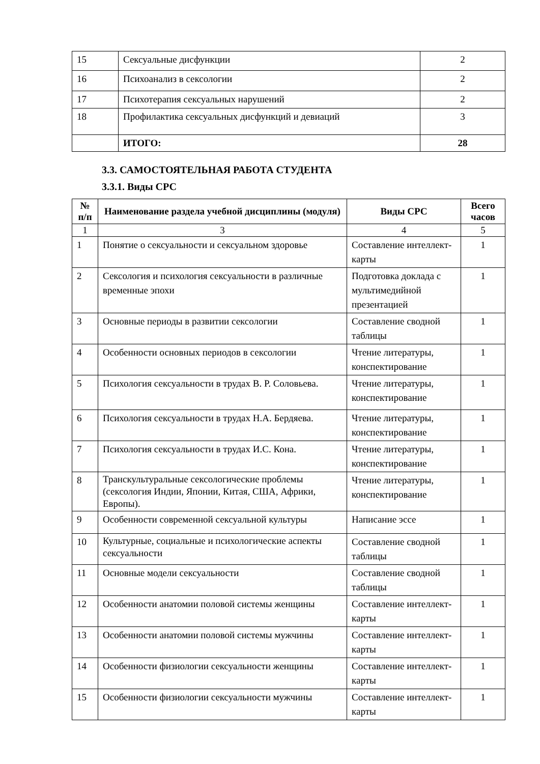| 15 | Сексуальные дисфункции | 2 |
| 16 | Психоанализ в сексологии | 2 |
| 17 | Психотерапия сексуальных нарушений | 2 |
| 18 | Профилактика сексуальных дисфункций и девиаций | 3 |
| | ИТОГО: | 28 |
3.3. САМОСТОЯТЕЛЬНАЯ РАБОТА СТУДЕНТА
3.3.1. Виды СРС
| № п/п | Наименование раздела учебной дисциплины (модуля) | Виды СРС | Всего часов |
| --- | --- | --- | --- |
| 1 | 3 | 4 | 5 |
| 1 | Понятие о сексуальности и сексуальном здоровье | Составление интеллект-карты | 1 |
| 2 | Сексология и психология сексуальности в различные временные эпохи | Подготовка доклада с мультимедийной презентацией | 1 |
| 3 | Основные периоды в развитии сексологии | Составление сводной таблицы | 1 |
| 4 | Особенности основных периодов в сексологии | Чтение литературы, конспектирование | 1 |
| 5 | Психология сексуальности в трудах В. Р. Соловьева. | Чтение литературы, конспектирование | 1 |
| 6 | Психология сексуальности в трудах Н.А. Бердяева. | Чтение литературы, конспектирование | 1 |
| 7 | Психология сексуальности в трудах И.С. Кона. | Чтение литературы, конспектирование | 1 |
| 8 | Транскультуральные сексологические проблемы (сексология Индии, Японии, Китая, США, Африки, Европы). | Чтение литературы, конспектирование | 1 |
| 9 | Особенности современной сексуальной культуры | Написание эссе | 1 |
| 10 | Культурные, социальные и психологические аспекты сексуальности | Составление сводной таблицы | 1 |
| 11 | Основные модели сексуальности | Составление сводной таблицы | 1 |
| 12 | Особенности анатомии половой системы женщины | Составление интеллект-карты | 1 |
| 13 | Особенности анатомии половой системы мужчины | Составление интеллект-карты | 1 |
| 14 | Особенности физиологии сексуальности женщины | Составление интеллект-карты | 1 |
| 15 | Особенности физиологии сексуальности мужчины | Составление интеллект-карты | 1 |